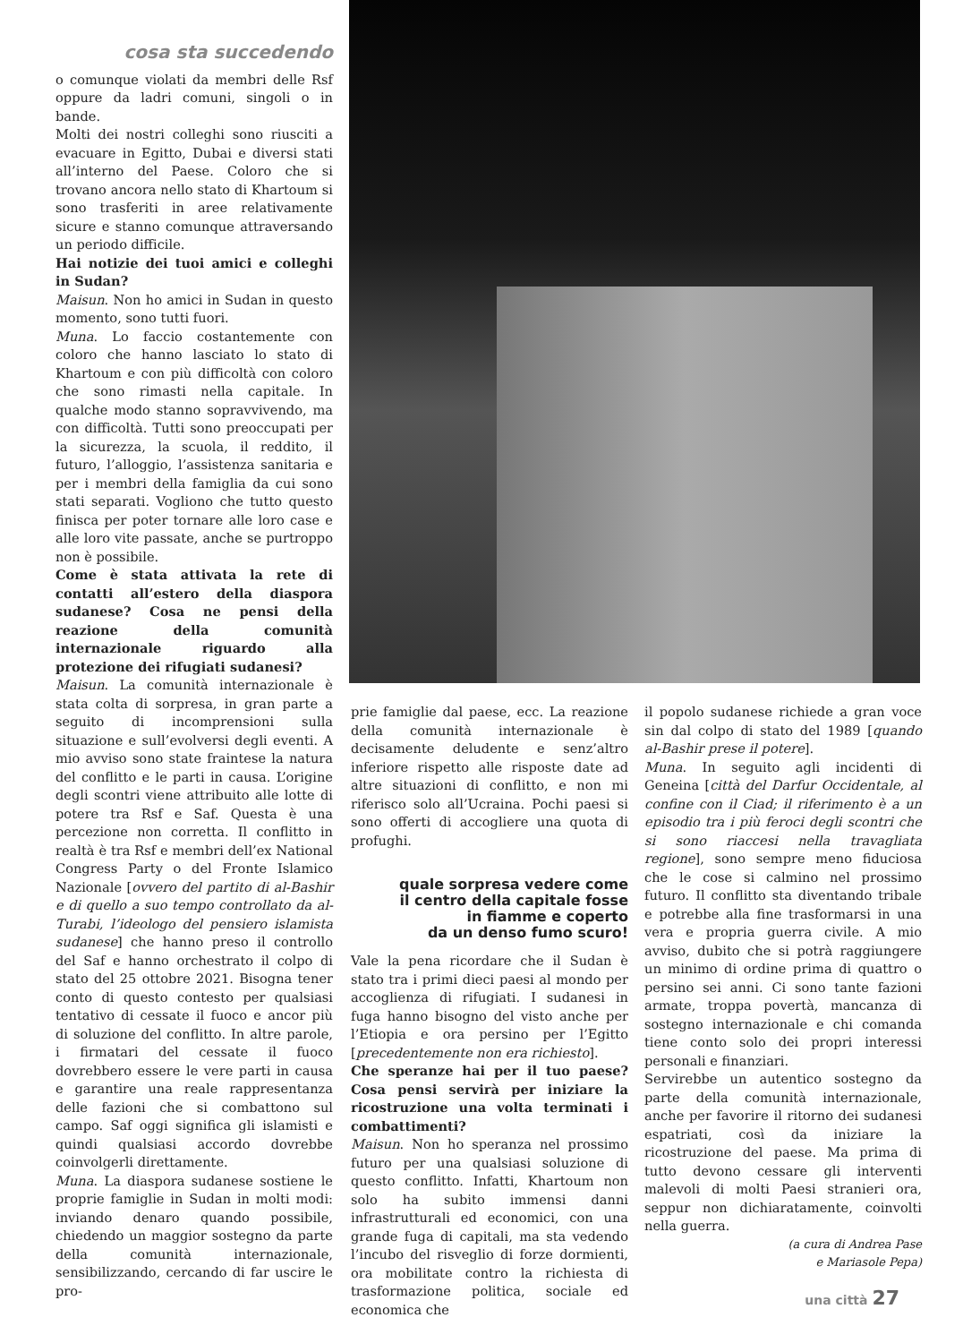cosa sta succedendo
o comunque violati da membri delle Rsf oppure da ladri comuni, singoli o in bande.
Molti dei nostri colleghi sono riusciti a evacuare in Egitto, Dubai e diversi stati all’interno del Paese. Coloro che si trovano ancora nello stato di Khartoum si sono trasferiti in aree relativamente sicure e stanno comunque attraversando un periodo difficile.
Hai notizie dei tuoi amici e colleghi in Sudan?
Maisun. Non ho amici in Sudan in questo momento, sono tutti fuori.
Muna. Lo faccio costantemente con coloro che hanno lasciato lo stato di Khartoum e con più difficoltà con coloro che sono rimasti nella capitale. In qualche modo stanno sopravvivendo, ma con difficoltà. Tutti sono preoccupati per la sicurezza, la scuola, il reddito, il futuro, l’alloggio, l’assistenza sanitaria e per i membri della famiglia da cui sono stati separati. Vogliono che tutto questo finisca per poter tornare alle loro case e alle loro vite passate, anche se purtroppo non è possibile.
Come è stata attivata la rete di contatti all’estero della diaspora sudanese? Cosa ne pensi della reazione della comunità internazionale riguardo alla protezione dei rifugiati sudanesi?
Maisun. La comunità internazionale è stata colta di sorpresa, in gran parte a seguito di incomprensioni sulla situazione e sull’evolversi degli eventi. A mio avviso sono state fraintese la natura del conflitto e le parti in causa. L’origine degli scontri viene attribuito alle lotte di potere tra Rsf e Saf. Questa è una percezione non corretta. Il conflitto in realtà è tra Rsf e membri dell’ex National Congress Party o del Fronte Islamico Nazionale [ovvero del partito di al-Bashir e di quello a suo tempo controllato da al-Turabi, l’ideologo del pensiero islamista sudanese] che hanno preso il controllo del Saf e hanno orchestrato il colpo di stato del 25 ottobre 2021. Bisogna tener conto di questo contesto per qualsiasi tentativo di cessate il fuoco e ancor più di soluzione del conflitto. In altre parole, i firmatari del cessate il fuoco dovrebbero essere le vere parti in causa e garantire una reale rappresentanza delle fazioni che si combattono sul campo. Saf oggi significa gli islamisti e quindi qualsiasi accordo dovrebbe coinvolgerli direttamente.
Muna. La diaspora sudanese sostiene le proprie famiglie in Sudan in molti modi: inviando denaro quando possibile, chiedendo un maggior sostegno da parte della comunità internazionale, sensibilizzando, cercando di far uscire le pro-
prie famiglie dal paese, ecc. La reazione della comunità internazionale è decisamente deludente e senz’altro inferiore rispetto alle risposte date ad altre situazioni di conflitto, e non mi riferisco solo all’Ucraina. Pochi paesi si sono offerti di accogliere una quota di profughi.
quale sorpresa vedere come
il centro della capitale fosse
in fiamme e coperto
da un denso fumo scuro!
Vale la pena ricordare che il Sudan è stato tra i primi dieci paesi al mondo per accoglienza di rifugiati. I sudanesi in fuga hanno bisogno del visto anche per l’Etiopia e ora persino per l’Egitto [precedentemente non era richiesto].
Che speranze hai per il tuo paese? Cosa pensi servirà per iniziare la ricostruzione una volta terminati i combattimenti?
Maisun. Non ho speranza nel prossimo futuro per una qualsiasi soluzione di questo conflitto. Infatti, Khartoum non solo ha subito immensi danni infrastrutturali ed economici, con una grande fuga di capitali, ma sta vedendo l’incubo del risveglio di forze dormienti, ora mobilitate contro la richiesta di trasformazione politica, sociale ed economica che
il popolo sudanese richiede a gran voce sin dal colpo di stato del 1989 [quando al-Bashir prese il potere].
Muna. In seguito agli incidenti di Geneina [città del Darfur Occidentale, al confine con il Ciad; il riferimento è a un episodio tra i più feroci degli scontri che si sono riaccesi nella travagliata regione], sono sempre meno fiduciosa che le cose si calmino nel prossimo futuro. Il conflitto sta diventando tribale e potrebbe alla fine trasformarsi in una vera e propria guerra civile. A mio avviso, dubito che si potrà raggiungere un minimo di ordine prima di quattro o persino sei anni. Ci sono tante fazioni armate, troppa povertà, mancanza di sostegno internazionale e chi comanda tiene conto solo dei propri interessi personali e finanziari.
Servirebbe un autentico sostegno da parte della comunità internazionale, anche per favorire il ritorno dei sudanesi espatriati, così da iniziare la ricostruzione del paese. Ma prima di tutto devono cessare gli interventi malevoli di molti Paesi stranieri ora, seppur non dichiaratamente, coinvolti nella guerra.
(a cura di Andrea Pase
e Mariasole Pepa)
una città 27